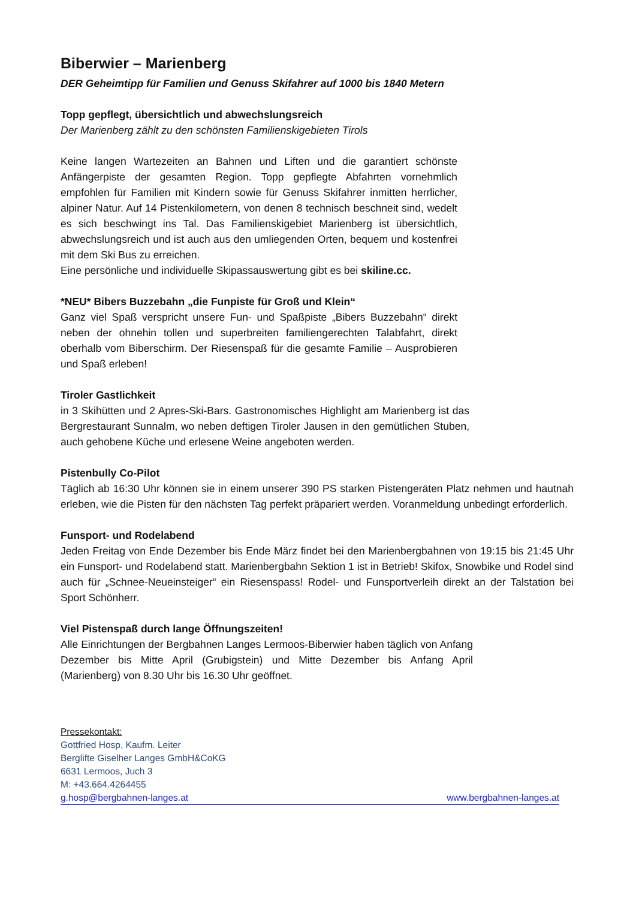Biberwier – Marienberg
DER Geheimtipp für Familien und Genuss Skifahrer auf 1000 bis 1840 Metern
Topp gepflegt, übersichtlich und abwechslungsreich
Der Marienberg zählt zu den schönsten Familienskigebieten Tirols
Keine langen Wartezeiten an Bahnen und Liften und die garantiert schönste Anfängerpiste der gesamten Region. Topp gepflegte Abfahrten vornehmlich empfohlen für Familien mit Kindern sowie für Genuss Skifahrer inmitten herrlicher, alpiner Natur. Auf 14 Pistenkilometern, von denen 8 technisch beschneit sind, wedelt es sich beschwingt ins Tal. Das Familienskigebiet Marienberg ist übersichtlich, abwechslungsreich und ist auch aus den umliegenden Orten, bequem und kostenfrei mit dem Ski Bus zu erreichen.
Eine persönliche und individuelle Skipassauswertung gibt es bei skiline.cc.
*NEU* Bibers Buzzebahn „die Funpiste für Groß und Klein“
Ganz viel Spaß verspricht unsere Fun- und Spaßpiste „Bibers Buzzebahn“ direkt neben der ohnehin tollen und superbreiten familiengerechten Talabfahrt, direkt oberhalb vom Biberschirm. Der Riesenspaß für die gesamte Familie – Ausprobieren und Spaß erleben!
Tiroler Gastlichkeit
in 3 Skihütten und 2 Apres-Ski-Bars. Gastronomisches Highlight am Marienberg ist das Bergrestaurant Sunnalm, wo neben deftigen Tiroler Jausen in den gemütlichen Stuben, auch gehobene Küche und erlesene Weine angeboten werden.
Pistenbully Co-Pilot
Täglich ab 16:30 Uhr können sie in einem unserer 390 PS starken Pistengeräten Platz nehmen und hautnah erleben, wie die Pisten für den nächsten Tag perfekt präpariert werden. Voranmeldung unbedingt erforderlich.
Funsport- und Rodelabend
Jeden Freitag von Ende Dezember bis Ende März findet bei den Marienbergbahnen von 19:15 bis 21:45 Uhr ein Funsport- und Rodelabend statt. Marienbergbahn Sektion 1 ist in Betrieb! Skifox, Snowbike und Rodel sind auch für „Schnee-Neueinsteiger“ ein Riesenspass! Rodel- und Funsportverleih direkt an der Talstation bei Sport Schönherr.
Viel Pistenspaß durch lange Öffnungszeiten!
Alle Einrichtungen der Bergbahnen Langes Lermoos-Biberwier haben täglich von Anfang Dezember bis Mitte April (Grubigstein) und Mitte Dezember bis Anfang April (Marienberg) von 8.30 Uhr bis 16.30 Uhr geöffnet.
Pressekontakt:
Gottfried Hosp, Kaufm. Leiter
Berglifte Giselher Langes GmbH&CoKG
6631 Lermoos, Juch 3
M: +43.664.4264455
g.hosp@bergbahnen-langes.at www.bergbahnen-langes.at